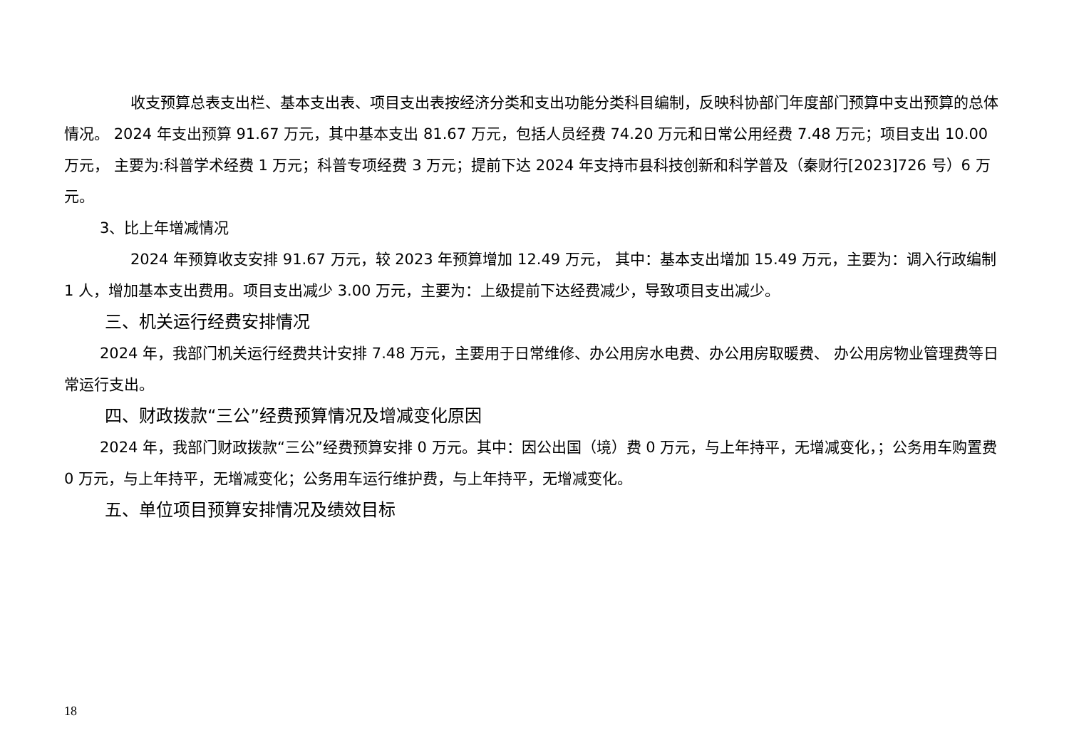收支预算总表支出栏、基本支出表、项目支出表按经济分类和支出功能分类科目编制，反映科协部门年度部门预算中支出预算的总体情况。 2024 年支出预算 91.67 万元，其中基本支出 81.67 万元，包括人员经费 74.20 万元和日常公用经费 7.48 万元；项目支出 10.00 万元， 主要为:科普学术经费 1 万元；科普专项经费 3 万元；提前下达 2024 年支持市县科技创新和科学普及（秦财行[2023]726 号）6 万元。
3、比上年增减情况
2024 年预算收支安排 91.67 万元，较 2023 年预算增加 12.49 万元， 其中：基本支出增加 15.49 万元，主要为：调入行政编制 1 人，增加基本支出费用。项目支出减少 3.00 万元，主要为：上级提前下达经费减少，导致项目支出减少。
三、机关运行经费安排情况
2024 年，我部门机关运行经费共计安排 7.48 万元，主要用于日常维修、办公用房水电费、办公用房取暖费、 办公用房物业管理费等日常运行支出。
四、财政拨款“三公”经费预算情况及增减变化原因
2024 年，我部门财政拨款“三公”经费预算安排 0 万元。其中：因公出国（境）费 0 万元，与上年持平，无增减变化，；公务用车购置费 0 万元，与上年持平，无增减变化；公务用车运行维护费，与上年持平，无增减变化。
五、单位项目预算安排情况及绩效目标
18